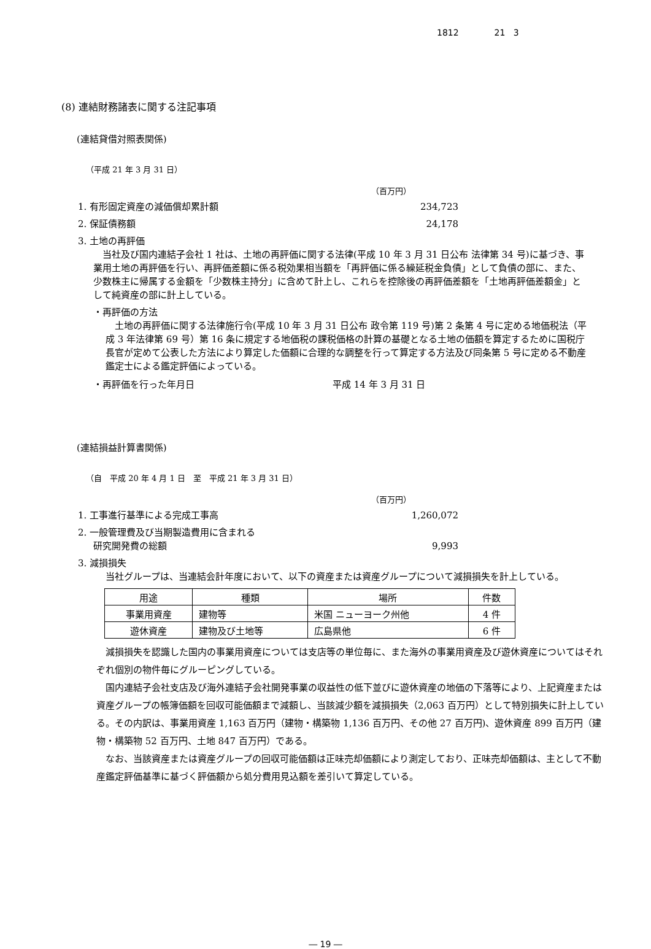1812 21 3
(8) 連結財務諸表に関する注記事項
(連結貸借対照表関係)
（平成 21 年 3 月 31 日）
（百万円）
1. 有形固定資産の減価償却累計額 234,723
2. 保証債務額 24,178
3. 土地の再評価
　当社及び国内連結子会社 1 社は、土地の再評価に関する法律(平成 10 年 3 月 31 日公布 法律第 34 号)に基づき、事業用土地の再評価を行い、再評価差額に係る税効果相当額を「再評価に係る繰延税金負債」として負債の部に、また、少数株主に帰属する金額を「少数株主持分」に含めて計上し、これらを控除後の再評価差額を「土地再評価差額金」として純資産の部に計上している。
・再評価の方法
　土地の再評価に関する法律施行令(平成 10 年 3 月 31 日公布 政令第 119 号)第 2 条第 4 号に定める地価税法（平成 3 年法律第 69 号）第 16 条に規定する地価税の課税価格の計算の基礎となる土地の価額を算定するために国税庁長官が定めて公表した方法により算定した価額に合理的な調整を行って算定する方法及び同条第 5 号に定める不動産鑑定士による鑑定評価によっている。
・再評価を行った年月日 平成 14 年 3 月 31 日
(連結損益計算書関係)
（自　平成 20 年 4 月 1 日　至　平成 21 年 3 月 31 日）
（百万円）
1. 工事進行基準による完成工事高 1,260,072
2. 一般管理費及び当期製造費用に含まれる
研究開発費の総額 9,993
3. 減損損失
　当社グループは、当連結会計年度において、以下の資産または資産グループについて減損損失を計上している。
| 用途 | 種類 | 場所 | 件数 |
| 事業用資産 | 建物等 | 米国 ニューヨーク州他 | 4 件 |
| 遊休資産 | 建物及び土地等 | 広島県他 | 6 件 |
　減損損失を認識した国内の事業用資産については支店等の単位毎に、また海外の事業用資産及び遊休資産についてはそれぞれ個別の物件毎にグルーピングしている。
　国内連結子会社支店及び海外連結子会社開発事業の収益性の低下並びに遊休資産の地価の下落等により、上記資産または資産グループの帳簿価額を回収可能価額まで減額し、当該減少額を減損損失（2,063 百万円）として特別損失に計上している。その内訳は、事業用資産 1,163 百万円（建物・構築物 1,136 百万円、その他 27 百万円)、遊休資産 899 百万円（建物・構築物 52 百万円、土地 847 百万円）である。
　なお、当該資産または資産グループの回収可能価額は正味売却価額により測定しており、正味売却価額は、主として不動産鑑定評価基準に基づく評価額から処分費用見込額を差引いて算定している。
― 19 ―